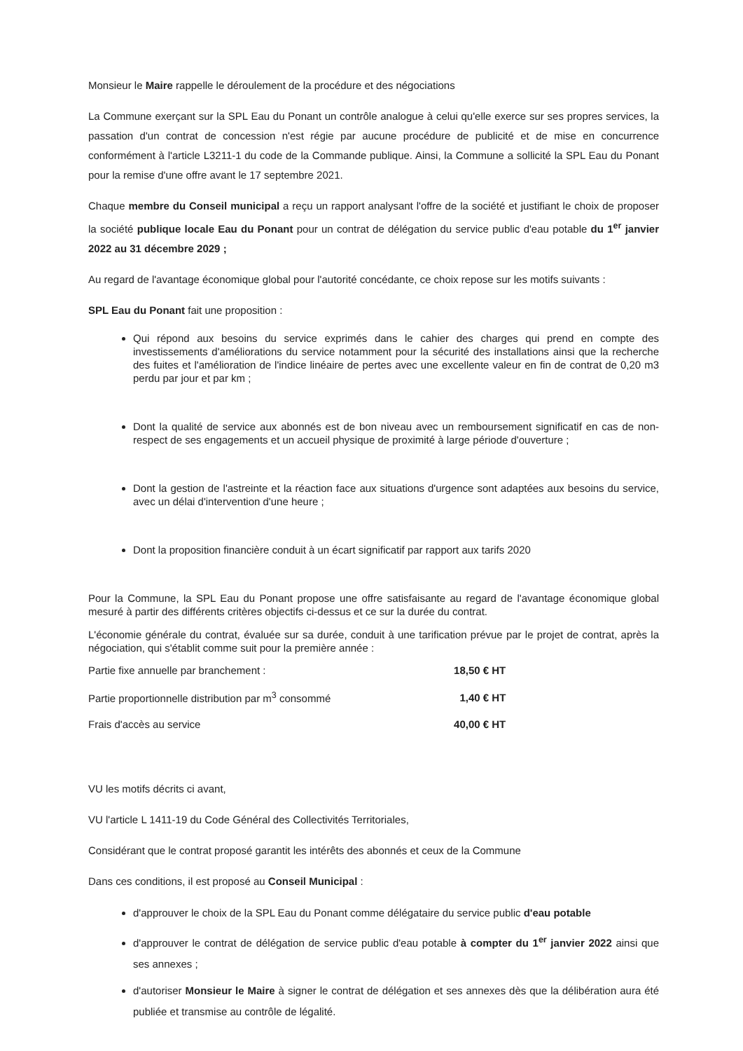Monsieur le Maire rappelle le déroulement de la procédure et des négociations
La Commune exerçant sur la SPL Eau du Ponant un contrôle analogue à celui qu'elle exerce sur ses propres services, la passation d'un contrat de concession n'est régie par aucune procédure de publicité et de mise en concurrence conformément à l'article L3211-1 du code de la Commande publique. Ainsi, la Commune a sollicité la SPL Eau du Ponant pour la remise d'une offre avant le 17 septembre 2021.
Chaque membre du Conseil municipal a reçu un rapport analysant l'offre de la société et justifiant le choix de proposer la société publique locale Eau du Ponant pour un contrat de délégation du service public d'eau potable du 1<sup>er</sup> janvier 2022 au 31 décembre 2029 ;
Au regard de l'avantage économique global pour l'autorité concédante, ce choix repose sur les motifs suivants :
SPL Eau du Ponant fait une proposition :
Qui répond aux besoins du service exprimés dans le cahier des charges qui prend en compte des investissements d'améliorations du service notamment pour la sécurité des installations ainsi que la recherche des fuites et l'amélioration de l'indice linéaire de pertes avec une excellente valeur en fin de contrat de 0,20 m3 perdu par jour et par km ;
Dont la qualité de service aux abonnés est de bon niveau avec un remboursement significatif en cas de non-respect de ses engagements et un accueil physique de proximité à large période d'ouverture ;
Dont la gestion de l'astreinte et la réaction face aux situations d'urgence sont adaptées aux besoins du service, avec un délai d'intervention d'une heure ;
Dont la proposition financière conduit à un écart significatif par rapport aux tarifs 2020
Pour la Commune, la SPL Eau du Ponant propose une offre satisfaisante au regard de l'avantage économique global mesuré à partir des différents critères objectifs ci-dessus et ce sur la durée du contrat.
L'économie générale du contrat, évaluée sur sa durée, conduit à une tarification prévue par le projet de contrat, après la négociation, qui s'établit comme suit pour la première année :
| Partie fixe annuelle par branchement : | 18,50 € HT |
| Partie proportionnelle distribution par m<sup>3</sup> consommé | 1,40 € HT |
| Frais d'accès au service | 40,00 € HT |
VU les motifs décrits ci avant,
VU l'article L 1411-19 du Code Général des Collectivités Territoriales,
Considérant que le contrat proposé garantit les intérêts des abonnés et ceux de la Commune
Dans ces conditions, il est proposé au Conseil Municipal :
d'approuver le choix de la SPL Eau du Ponant comme délégataire du service public d'eau potable
d'approuver le contrat de délégation de service public d'eau potable à compter du 1<sup>er</sup> janvier 2022 ainsi que ses annexes ;
d'autoriser Monsieur le Maire à signer le contrat de délégation et ses annexes dès que la délibération aura été publiée et transmise au contrôle de légalité.